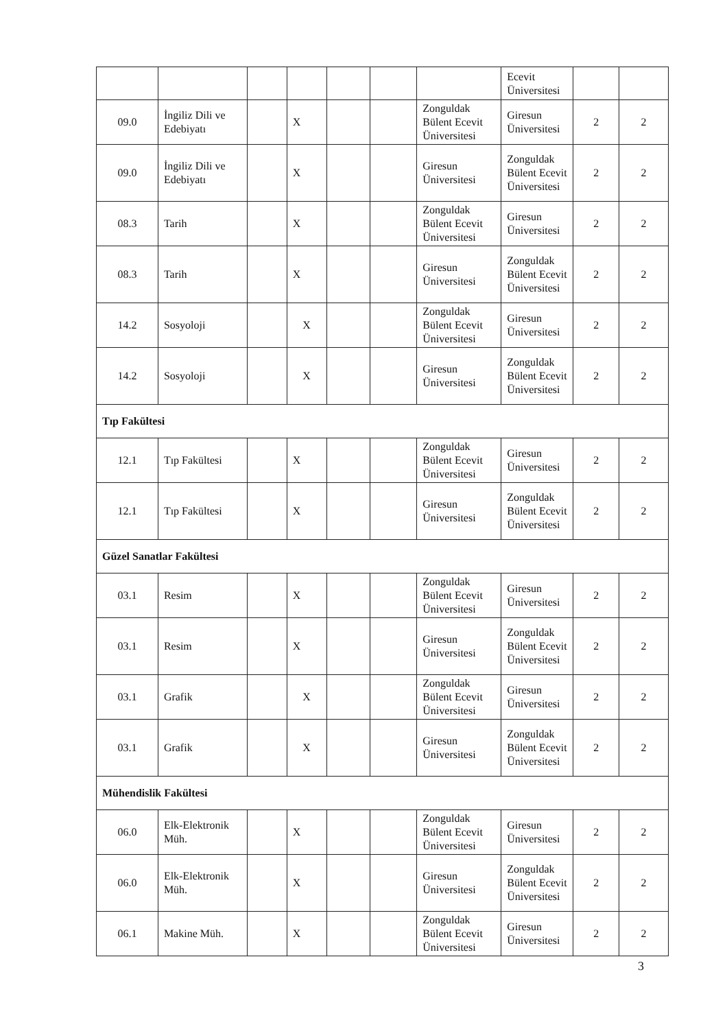| | | | | | | | Ecevit Üniversitesi | | |
| 09.0 | İngiliz Dili ve Edebiyatı | | X | | | Zonguldak Bülent Ecevit Üniversitesi | Giresun Üniversitesi | 2 | 2 |
| 09.0 | İngiliz Dili ve Edebiyatı | | X | | | Giresun Üniversitesi | Zonguldak Bülent Ecevit Üniversitesi | 2 | 2 |
| 08.3 | Tarih | | X | | | Zonguldak Bülent Ecevit Üniversitesi | Giresun Üniversitesi | 2 | 2 |
| 08.3 | Tarih | | X | | | Giresun Üniversitesi | Zonguldak Bülent Ecevit Üniversitesi | 2 | 2 |
| 14.2 | Sosyoloji | | X | | | Zonguldak Bülent Ecevit Üniversitesi | Giresun Üniversitesi | 2 | 2 |
| 14.2 | Sosyoloji | | X | | | Giresun Üniversitesi | Zonguldak Bülent Ecevit Üniversitesi | 2 | 2 |
| Tıp Fakültesi | | | | | | | | | |
| 12.1 | Tıp Fakültesi | | X | | | Zonguldak Bülent Ecevit Üniversitesi | Giresun Üniversitesi | 2 | 2 |
| 12.1 | Tıp Fakültesi | | X | | | Giresun Üniversitesi | Zonguldak Bülent Ecevit Üniversitesi | 2 | 2 |
| Güzel Sanatlar Fakültesi | | | | | | | | | |
| 03.1 | Resim | | X | | | Zonguldak Bülent Ecevit Üniversitesi | Giresun Üniversitesi | 2 | 2 |
| 03.1 | Resim | | X | | | Giresun Üniversitesi | Zonguldak Bülent Ecevit Üniversitesi | 2 | 2 |
| 03.1 | Grafik | | X | | | Zonguldak Bülent Ecevit Üniversitesi | Giresun Üniversitesi | 2 | 2 |
| 03.1 | Grafik | | X | | | Giresun Üniversitesi | Zonguldak Bülent Ecevit Üniversitesi | 2 | 2 |
| Mühendislik Fakültesi | | | | | | | | | |
| 06.0 | Elk-Elektronik Müh. | | X | | | Zonguldak Bülent Ecevit Üniversitesi | Giresun Üniversitesi | 2 | 2 |
| 06.0 | Elk-Elektronik Müh. | | X | | | Giresun Üniversitesi | Zonguldak Bülent Ecevit Üniversitesi | 2 | 2 |
| 06.1 | Makine Müh. | | X | | | Zonguldak Bülent Ecevit Üniversitesi | Giresun Üniversitesi | 2 | 2 |
3